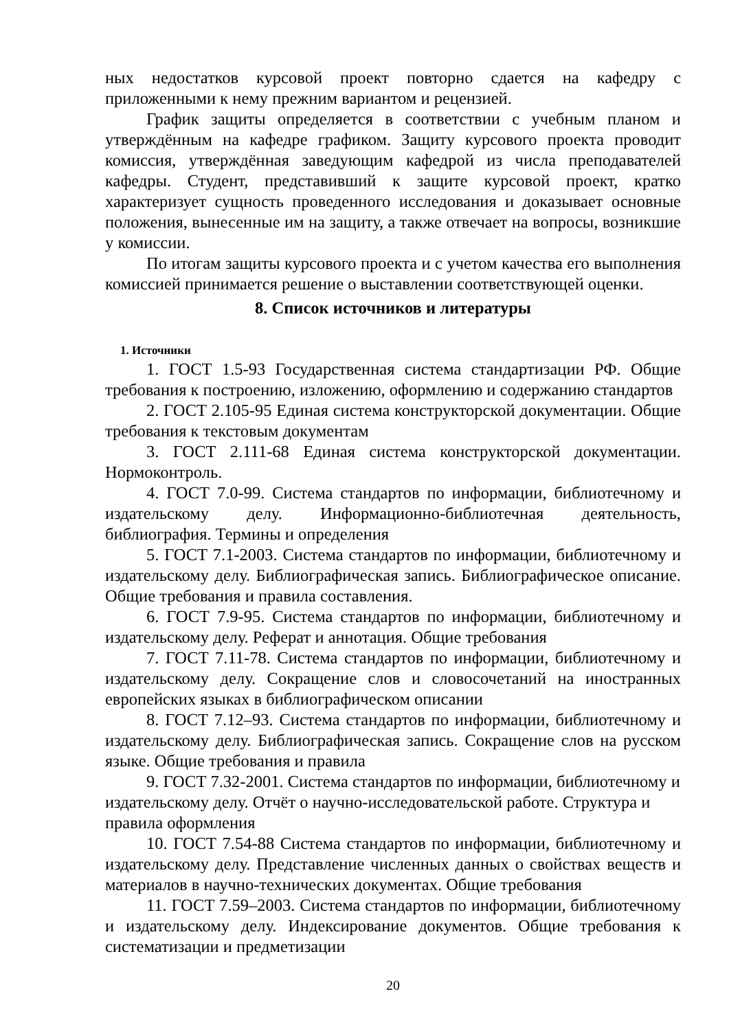ных недостатков курсовой проект повторно сдается на кафедру с приложенными к нему прежним вариантом и рецензией.
График защиты определяется в соответствии с учебным планом и утверждённым на кафедре графиком. Защиту курсового проекта проводит комиссия, утверждённая заведующим кафедрой из числа преподавателей кафедры. Студент, представивший к защите курсовой проект, кратко характеризует сущность проведенного исследования и доказывает основные положения, вынесенные им на защиту, а также отвечает на вопросы, возникшие у комиссии.
По итогам защиты курсового проекта и с учетом качества его выполнения комиссией принимается решение о выставлении соответствующей оценки.
8. Список источников и литературы
1. Источники
1. ГОСТ 1.5-93 Государственная система стандартизации РФ. Общие требования к построению, изложению, оформлению и содержанию стандартов
2. ГОСТ 2.105-95 Единая система конструкторской документации. Общие требования к текстовым документам
3. ГОСТ 2.111-68 Единая система конструкторской документации. Нормоконтроль.
4. ГОСТ 7.0-99. Система стандартов по информации, библиотечному и издательскому делу. Информационно-библиотечная деятельность, библиография. Термины и определения
5. ГОСТ 7.1-2003. Система стандартов по информации, библиотечному и издательскому делу. Библиографическая запись. Библиографическое описание. Общие требования и правила составления.
6. ГОСТ 7.9-95. Система стандартов по информации, библиотечному и издательскому делу. Реферат и аннотация. Общие требования
7. ГОСТ 7.11-78. Система стандартов по информации, библиотечному и издательскому делу. Сокращение слов и словосочетаний на иностранных европейских языках в библиографическом описании
8. ГОСТ 7.12–93. Система стандартов по информации, библиотечному и издательскому делу. Библиографическая запись. Сокращение слов на русском языке. Общие требования и правила
9. ГОСТ 7.32-2001. Система стандартов по информации, библиотечному и издательскому делу. Отчёт о научно-исследовательской работе. Структура и правила оформления
10. ГОСТ 7.54-88 Система стандартов по информации, библиотечному и издательскому делу. Представление численных данных о свойствах веществ и материалов в научно-технических документах. Общие требования
11. ГОСТ 7.59–2003. Система стандартов по информации, библиотечному и издательскому делу. Индексирование документов. Общие требования к систематизации и предметизации
20